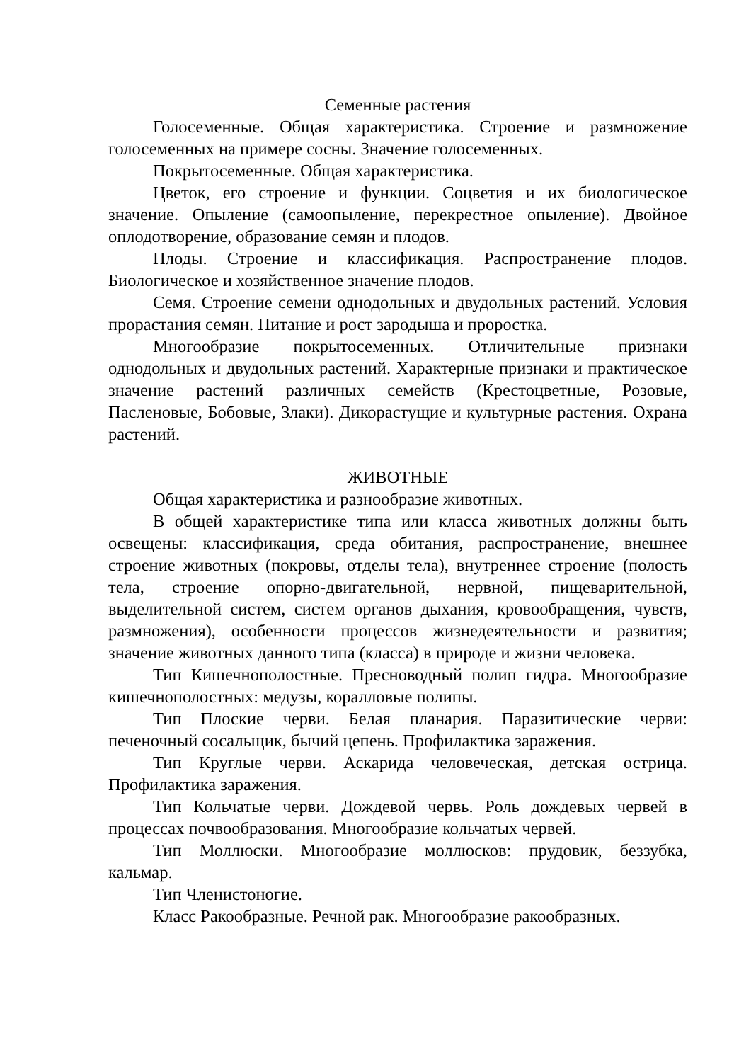Семенные растения
Голосеменные. Общая характеристика. Строение и размножение голосеменных на примере сосны. Значение голосеменных.
Покрытосеменные. Общая характеристика.
Цветок, его строение и функции. Соцветия и их биологическое значение. Опыление (самоопыление, перекрестное опыление). Двойное оплодотворение, образование семян и плодов.
Плоды. Строение и классификация. Распространение плодов. Биологическое и хозяйственное значение плодов.
Семя. Строение семени однодольных и двудольных растений. Условия прорастания семян. Питание и рост зародыша и проростка.
Многообразие покрытосеменных. Отличительные признаки однодольных и двудольных растений. Характерные признаки и практическое значение растений различных семейств (Крестоцветные, Розовые, Пасленовые, Бобовые, Злаки). Дикорастущие и культурные растения. Охрана растений.
ЖИВОТНЫЕ
Общая характеристика и разнообразие животных.
В общей характеристике типа или класса животных должны быть освещены: классификация, среда обитания, распространение, внешнее строение животных (покровы, отделы тела), внутреннее строение (полость тела, строение опорно-двигательной, нервной, пищеварительной, выделительной систем, систем органов дыхания, кровообращения, чувств, размножения), особенности процессов жизнедеятельности и развития; значение животных данного типа (класса) в природе и жизни человека.
Тип Кишечнополостные. Пресноводный полип гидра. Многообразие кишечнополостных: медузы, коралловые полипы.
Тип Плоские черви. Белая планария. Паразитические черви: печеночный сосальщик, бычий цепень. Профилактика заражения.
Тип Круглые черви. Аскарида человеческая, детская острица. Профилактика заражения.
Тип Кольчатые черви. Дождевой червь. Роль дождевых червей в процессах почвообразования. Многообразие кольчатых червей.
Тип Моллюски. Многообразие моллюсков: прудовик, беззубка, кальмар.
Тип Членистоногие.
Класс Ракообразные. Речной рак. Многообразие ракообразных.